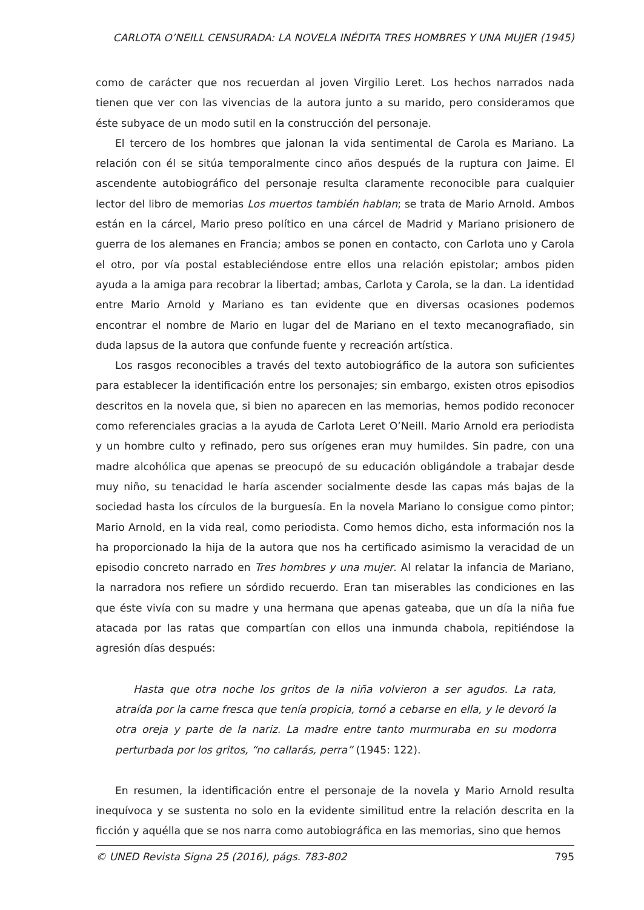CARLOTA O’NEILL CENSURADA: LA NOVELA INÉDITA TRES HOMBRES Y UNA MUJER (1945)
como de carácter que nos recuerdan al joven Virgilio Leret. Los hechos narrados nada tienen que ver con las vivencias de la autora junto a su marido, pero consideramos que éste subyace de un modo sutil en la construcción del personaje.
El tercero de los hombres que jalonan la vida sentimental de Carola es Mariano. La relación con él se sitúa temporalmente cinco años después de la ruptura con Jaime. El ascendente autobiográfico del personaje resulta claramente reconocible para cualquier lector del libro de memorias Los muertos también hablan; se trata de Mario Arnold. Ambos están en la cárcel, Mario preso político en una cárcel de Madrid y Mariano prisionero de guerra de los alemanes en Francia; ambos se ponen en contacto, con Carlota uno y Carola el otro, por vía postal estableciéndose entre ellos una relación epistolar; ambos piden ayuda a la amiga para recobrar la libertad; ambas, Carlota y Carola, se la dan. La identidad entre Mario Arnold y Mariano es tan evidente que en diversas ocasiones podemos encontrar el nombre de Mario en lugar del de Mariano en el texto mecanografiado, sin duda lapsus de la autora que confunde fuente y recreación artística.
Los rasgos reconocibles a través del texto autobiográfico de la autora son suficientes para establecer la identificación entre los personajes; sin embargo, existen otros episodios descritos en la novela que, si bien no aparecen en las memorias, hemos podido reconocer como referenciales gracias a la ayuda de Carlota Leret O’Neill. Mario Arnold era periodista y un hombre culto y refinado, pero sus orígenes eran muy humildes. Sin padre, con una madre alcohólica que apenas se preocupó de su educación obligándole a trabajar desde muy niño, su tenacidad le haría ascender socialmente desde las capas más bajas de la sociedad hasta los círculos de la burguesía. En la novela Mariano lo consigue como pintor; Mario Arnold, en la vida real, como periodista. Como hemos dicho, esta información nos la ha proporcionado la hija de la autora que nos ha certificado asimismo la veracidad de un episodio concreto narrado en Tres hombres y una mujer. Al relatar la infancia de Mariano, la narradora nos refiere un sórdido recuerdo. Eran tan miserables las condiciones en las que éste vivía con su madre y una hermana que apenas gateaba, que un día la niña fue atacada por las ratas que compartían con ellos una inmunda chabola, repitiéndose la agresión días después:
Hasta que otra noche los gritos de la niña volvieron a ser agudos. La rata, atraída por la carne fresca que tenía propicia, tornó a cebarse en ella, y le devoró la otra oreja y parte de la nariz. La madre entre tanto murmuraba en su modorra perturbada por los gritos, “no callarás, perra” (1945: 122).
En resumen, la identificación entre el personaje de la novela y Mario Arnold resulta inequívoca y se sustenta no solo en la evidente similitud entre la relación descrita en la ficción y aquélla que se nos narra como autobiográfica en las memorias, sino que hemos
© UNED Revista Signa 25 (2016), págs. 783-802 795